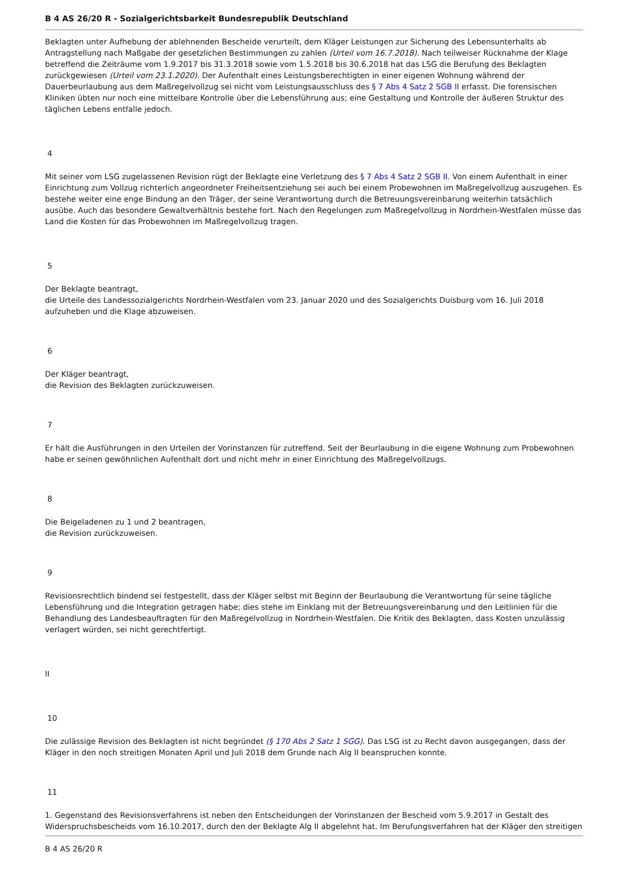B 4 AS 26/20 R - Sozialgerichtsbarkeit Bundesrepublik Deutschland
Beklagten unter Aufhebung der ablehnenden Bescheide verurteilt, dem Kläger Leistungen zur Sicherung des Lebensunterhalts ab Antragstellung nach Maßgabe der gesetzlichen Bestimmungen zu zahlen (Urteil vom 16.7.2018). Nach teilweiser Rücknahme der Klage betreffend die Zeiträume vom 1.9.2017 bis 31.3.2018 sowie vom 1.5.2018 bis 30.6.2018 hat das LSG die Berufung des Beklagten zurückgewiesen (Urteil vom 23.1.2020). Der Aufenthalt eines Leistungsberechtigten in einer eigenen Wohnung während der Dauerbeurlaubung aus dem Maßregelvollzug sei nicht vom Leistungsausschluss des § 7 Abs 4 Satz 2 SGB II erfasst. Die forensischen Kliniken übten nur noch eine mittelbare Kontrolle über die Lebensführung aus; eine Gestaltung und Kontrolle der äußeren Struktur des täglichen Lebens entfalle jedoch.
4
Mit seiner vom LSG zugelassenen Revision rügt der Beklagte eine Verletzung des § 7 Abs 4 Satz 2 SGB II. Von einem Aufenthalt in einer Einrichtung zum Vollzug richterlich angeordneter Freiheitsentziehung sei auch bei einem Probewohnen im Maßregelvollzug auszugehen. Es bestehe weiter eine enge Bindung an den Träger, der seine Verantwortung durch die Betreuungsvereinbarung weiterhin tatsächlich ausübe. Auch das besondere Gewaltverhältnis bestehe fort. Nach den Regelungen zum Maßregelvollzug in Nordrhein-Westfalen müsse das Land die Kosten für das Probewohnen im Maßregelvollzug tragen.
5
Der Beklagte beantragt,
die Urteile des Landessozialgerichts Nordrhein-Westfalen vom 23. Januar 2020 und des Sozialgerichts Duisburg vom 16. Juli 2018 aufzuheben und die Klage abzuweisen.
6
Der Kläger beantragt,
die Revision des Beklagten zurückzuweisen.
7
Er hält die Ausführungen in den Urteilen der Vorinstanzen für zutreffend. Seit der Beurlaubung in die eigene Wohnung zum Probewohnen habe er seinen gewöhnlichen Aufenthalt dort und nicht mehr in einer Einrichtung des Maßregelvollzugs.
8
Die Beigeladenen zu 1 und 2 beantragen,
die Revision zurückzuweisen.
9
Revisionsrechtlich bindend sei festgestellt, dass der Kläger selbst mit Beginn der Beurlaubung die Verantwortung für seine tägliche Lebensführung und die Integration getragen habe; dies stehe im Einklang mit der Betreuungsvereinbarung und den Leitlinien für die Behandlung des Landesbeauftragten für den Maßregelvollzug in Nordrhein-Westfalen. Die Kritik des Beklagten, dass Kosten unzulässig verlagert würden, sei nicht gerechtfertigt.
II
10
Die zulässige Revision des Beklagten ist nicht begründet (§ 170 Abs 2 Satz 1 SGG). Das LSG ist zu Recht davon ausgegangen, dass der Kläger in den noch streitigen Monaten April und Juli 2018 dem Grunde nach Alg II beanspruchen konnte.
11
1. Gegenstand des Revisionsverfahrens ist neben den Entscheidungen der Vorinstanzen der Bescheid vom 5.9.2017 in Gestalt des Widerspruchsbescheids vom 16.10.2017, durch den der Beklagte Alg II abgelehnt hat. Im Berufungsverfahren hat der Kläger den streitigen
B 4 AS 26/20 R